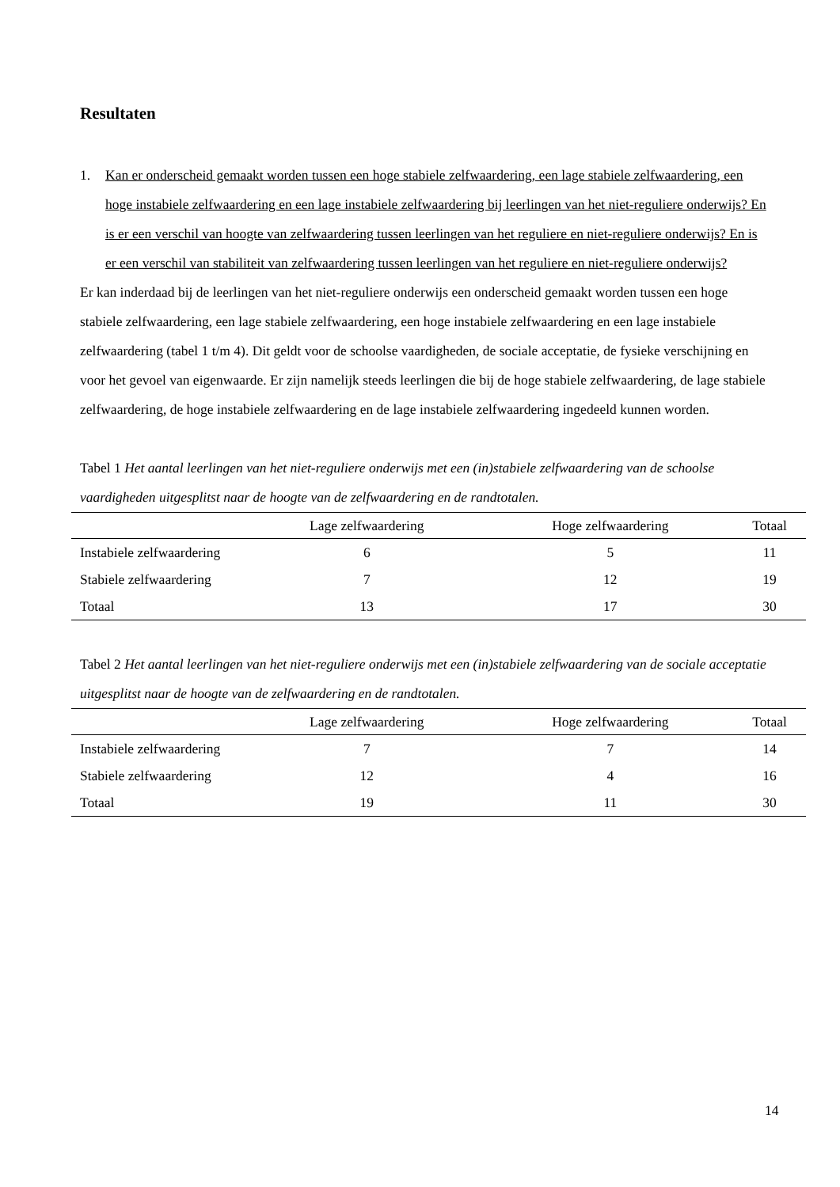Resultaten
1. Kan er onderscheid gemaakt worden tussen een hoge stabiele zelfwaardering, een lage stabiele zelfwaardering, een hoge instabiele zelfwaardering en een lage instabiele zelfwaardering bij leerlingen van het niet-reguliere onderwijs? En is er een verschil van hoogte van zelfwaardering tussen leerlingen van het reguliere en niet-reguliere onderwijs? En is er een verschil van stabiliteit van zelfwaardering tussen leerlingen van het reguliere en niet-reguliere onderwijs?
Er kan inderdaad bij de leerlingen van het niet-reguliere onderwijs een onderscheid gemaakt worden tussen een hoge stabiele zelfwaardering, een lage stabiele zelfwaardering, een hoge instabiele zelfwaardering en een lage instabiele zelfwaardering (tabel 1 t/m 4). Dit geldt voor de schoolse vaardigheden, de sociale acceptatie, de fysieke verschijning en voor het gevoel van eigenwaarde. Er zijn namelijk steeds leerlingen die bij de hoge stabiele zelfwaardering, de lage stabiele zelfwaardering, de hoge instabiele zelfwaardering en de lage instabiele zelfwaardering ingedeeld kunnen worden.
Tabel 1 Het aantal leerlingen van het niet-reguliere onderwijs met een (in)stabiele zelfwaardering van de schoolse vaardigheden uitgesplitst naar de hoogte van de zelfwaardering en de randtotalen.
| | Lage zelfwaardering | Hoge zelfwaardering | Totaal |
| --- | --- | --- | --- |
| Instabiele zelfwaardering | 6 | 5 | 11 |
| Stabiele zelfwaardering | 7 | 12 | 19 |
| Totaal | 13 | 17 | 30 |
Tabel 2 Het aantal leerlingen van het niet-reguliere onderwijs met een (in)stabiele zelfwaardering van de sociale acceptatie uitgesplitst naar de hoogte van de zelfwaardering en de randtotalen.
| | Lage zelfwaardering | Hoge zelfwaardering | Totaal |
| --- | --- | --- | --- |
| Instabiele zelfwaardering | 7 | 7 | 14 |
| Stabiele zelfwaardering | 12 | 4 | 16 |
| Totaal | 19 | 11 | 30 |
14